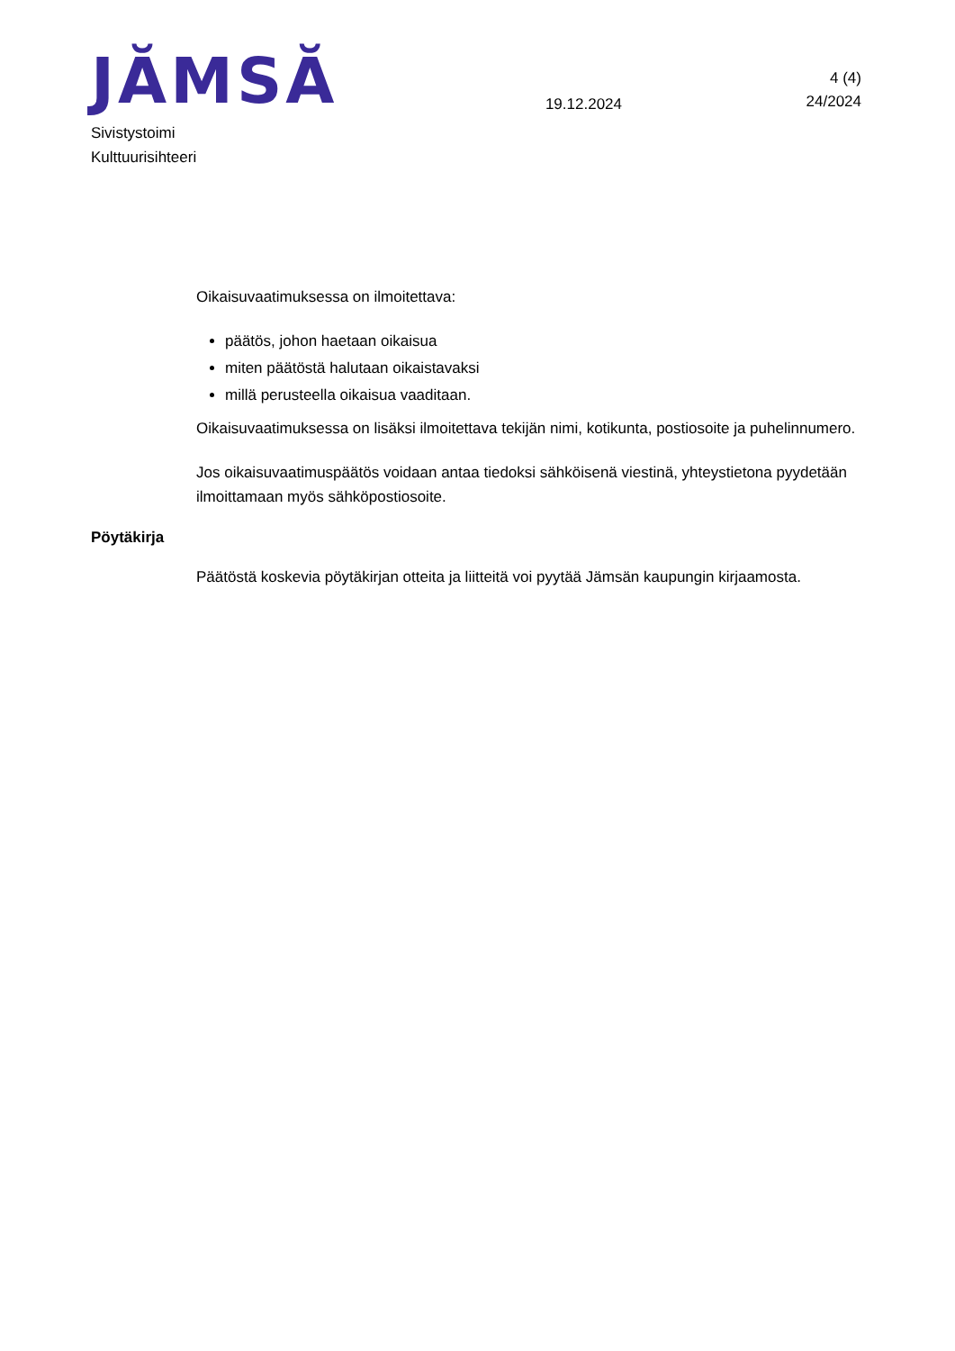JĂMSĂ
19.12.2024
4 (4)
24/2024
Sivistystoimi
Kulttuurisihteeri
Oikaisuvaatimuksessa on ilmoitettava:
päätös, johon haetaan oikaisua
miten päätöstä halutaan oikaistavaksi
millä perusteella oikaisua vaaditaan.
Oikaisuvaatimuksessa on lisäksi ilmoitettava tekijän nimi, kotikunta, postiosoite ja puhelinnumero.
Jos oikaisuvaatimuspäätös voidaan antaa tiedoksi sähköisenä viestinä, yhteystietona pyydetään ilmoittamaan myös sähköpostiosoite.
Pöytäkirja
Päätöstä koskevia pöytäkirjan otteita ja liitteitä voi pyytää Jämsän kaupungin kirjaamosta.